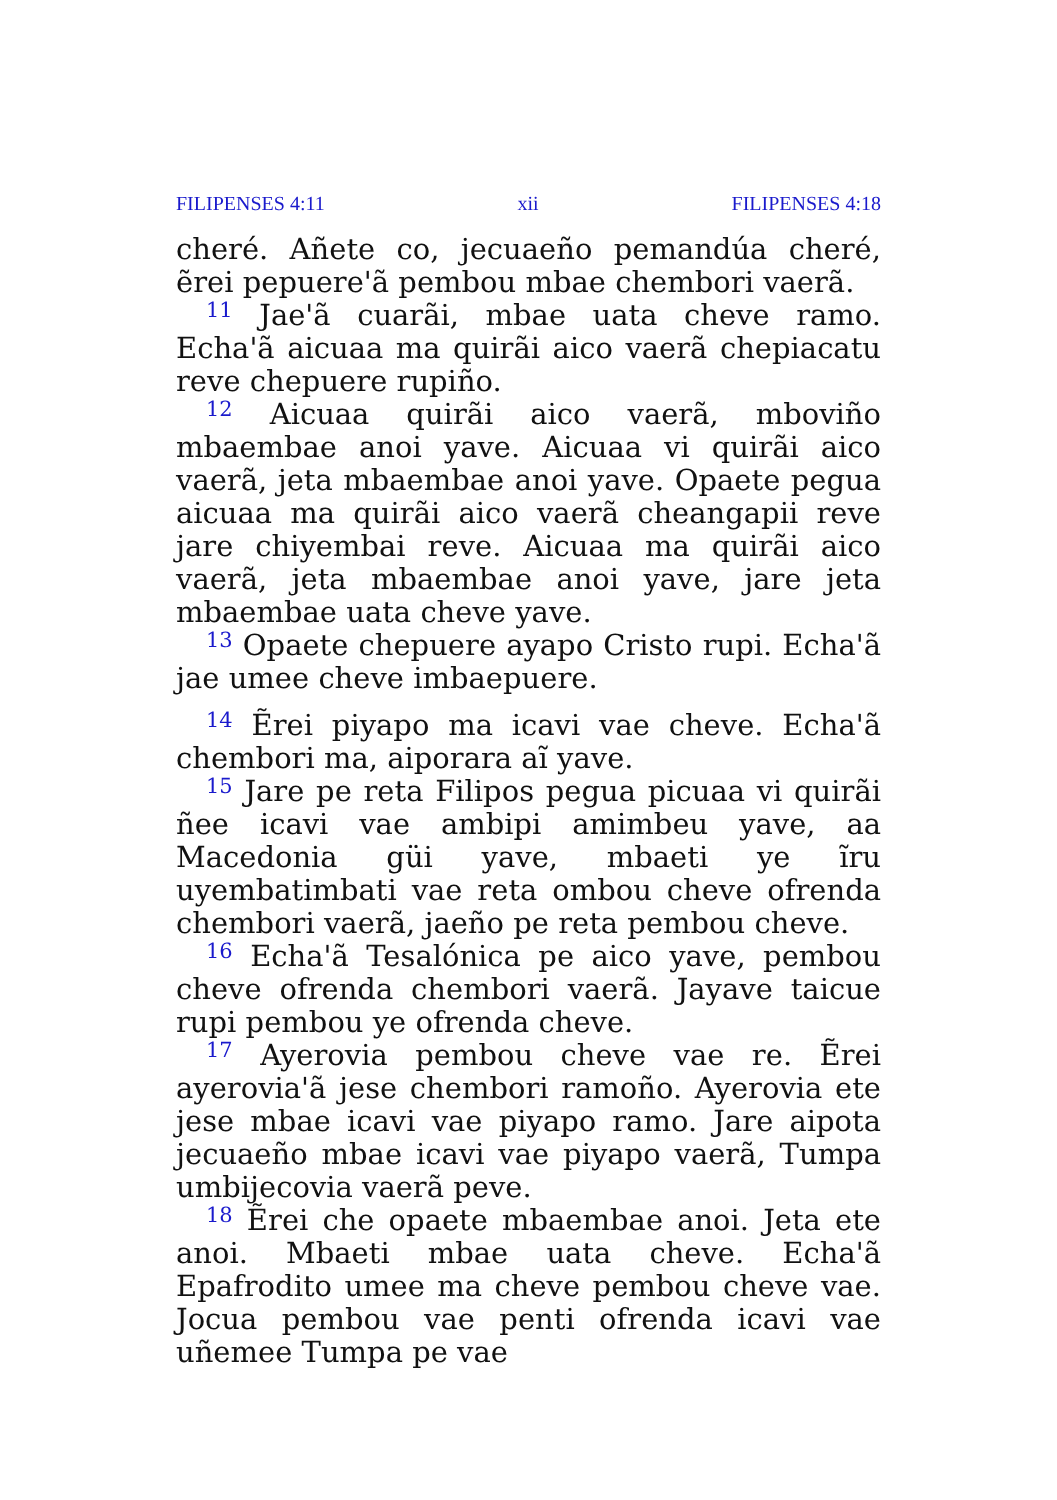FILIPENSES 4:11 xii FILIPENSES 4:18
cheré. Añete co, jecuaeño pemandúa cheré, ẽrei pepuere'ã pembou mbae chembori vaerã.
<sup>11</sup> Jae'ã cuarãi, mbae uata cheve ramo. Echa'ã aicuaa ma quirãi aico vaerã chepiacatu reve chepuere rupiño.
<sup>12</sup> Aicuaa quirãi aico vaerã, mboviño mbaembae anoi yave. Aicuaa vi quirãi aico vaerã, jeta mbaembae anoi yave. Opaete pegua aicuaa ma quirãi aico vaerã cheangapii reve jare chiyembai reve. Aicuaa ma quirãi aico vaerã, jeta mbaembae anoi yave, jare jeta mbaembae uata cheve yave.
<sup>13</sup> Opaete chepuere ayapo Cristo rupi. Echa'ã jae umee cheve imbaepuere.
<sup>14</sup> Ẽrei piyapo ma icavi vae cheve. Echa'ã chembori ma, aiporara aĩ yave.
<sup>15</sup> Jare pe reta Filipos pegua picuaa vi quirãi ñee icavi vae ambipi amimbeu yave, aa Macedonia güi yave, mbaeti ye ĩru uyembatimbati vae reta ombou cheve ofrenda chembori vaerã, jaeño pe reta pembou cheve.
<sup>16</sup> Echa'ã Tesalónica pe aico yave, pembou cheve ofrenda chembori vaerã. Jayave taicue rupi pembou ye ofrenda cheve.
<sup>17</sup> Ayerovia pembou cheve vae re. Ẽrei ayerovia'ã jese chembori ramoño. Ayerovia ete jese mbae icavi vae piyapo ramo. Jare aipota jecuaeño mbae icavi vae piyapo vaerã, Tumpa umbijecovia vaerã peve.
<sup>18</sup> Ẽrei che opaete mbaembae anoi. Jeta ete anoi. Mbaeti mbae uata cheve. Echa'ã Epafrodito umee ma cheve pembou cheve vae. Jocua pembou vae penti ofrenda icavi vae uñemee Tumpa pe vae